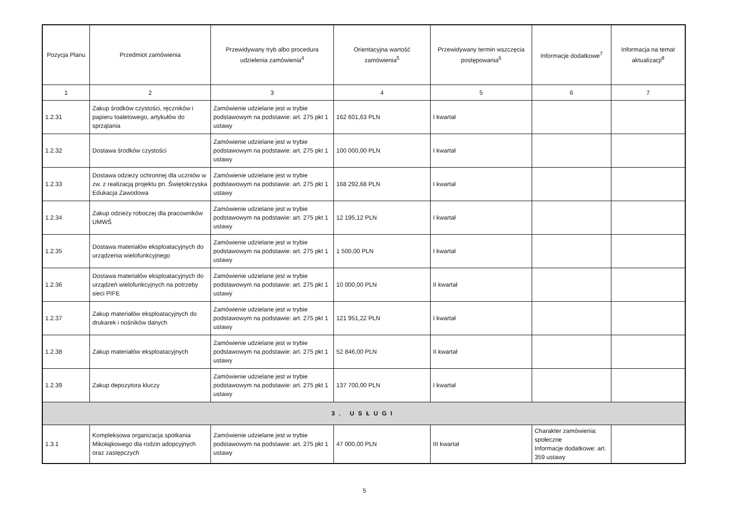| Pozycja Planu | Przedmiot zamówienia | Przewidywany tryb albo procedura udzielenia zamówienia<sup>4</sup> | Orientacyjna wartość zamówienia<sup>5</sup> | Przewidywany termin wszczęcia postępowania<sup>6</sup> | Informacje dodatkowe<sup>7</sup> | Informacja na temat aktualizacji<sup>8</sup> |
| --- | --- | --- | --- | --- | --- | --- |
| 1 | 2 | 3 | 4 | 5 | 6 | 7 |
| 1.2.31 | Zakup środków czystości, ręczników i papieru toaletowego, artykułów do sprzątania | Zamówienie udzielane jest w trybie podstawowym na podstawie: art. 275 pkt 1 ustawy | 162 601,63 PLN | I kwartał | | |
| 1.2.32 | Dostawa środków czystości | Zamówienie udzielane jest w trybie podstawowym na podstawie: art. 275 pkt 1 ustawy | 100 000,00 PLN | I kwartał | | |
| 1.2.33 | Dostawa odzieży ochronnej dla uczniów w zw. z realizacją projektu pn. Świętokrzyska Edukacja Zawodowa | Zamówienie udzielane jest w trybie podstawowym na podstawie: art. 275 pkt 1 ustawy | 168 292,68 PLN | I kwartał | | |
| 1.2.34 | Zakup odzieży roboczej dla pracowników UMWŚ | Zamówienie udzielane jest w trybie podstawowym na podstawie: art. 275 pkt 1 ustawy | 12 195,12 PLN | I kwartał | | |
| 1.2.35 | Dostawa materiałów eksploatacyjnych do urządzenia wielofunkcyjnego | Zamówienie udzielane jest w trybie podstawowym na podstawie: art. 275 pkt 1 ustawy | 1 500,00 PLN | I kwartał | | |
| 1.2.36 | Dostawa materiałów eksploatacyjnych do urządzeń wielofunkcyjnych na potrzeby sieci PIFE | Zamówienie udzielane jest w trybie podstawowym na podstawie: art. 275 pkt 1 ustawy | 10 000,00 PLN | II kwartał | | |
| 1.2.37 | Zakup materiałów eksploatacyjnych do drukarek i nośników danych | Zamówienie udzielane jest w trybie podstawowym na podstawie: art. 275 pkt 1 ustawy | 121 951,22 PLN | I kwartał | | |
| 1.2.38 | Zakup materiałów eksploatacyjnych | Zamówienie udzielane jest w trybie podstawowym na podstawie: art. 275 pkt 1 ustawy | 52 846,00 PLN | II kwartał | | |
| 1.2.39 | Zakup depozytora kluczy | Zamówienie udzielane jest w trybie podstawowym na podstawie: art. 275 pkt 1 ustawy | 137 700,00 PLN | I kwartał | | |
| 3. USŁUGI | | | | | | |
| 1.3.1 | Kompleksowa organizacja spotkania Mikołajkowego dla rodzin adopcyjnych oraz zastępczych | Zamówienie udzielane jest w trybie podstawowym na podstawie: art. 275 pkt 1 ustawy | 47 000,00 PLN | III kwartał | Charakter zamówienia: społeczne Informacje dodatkowe: art. 359 ustawy | |
5